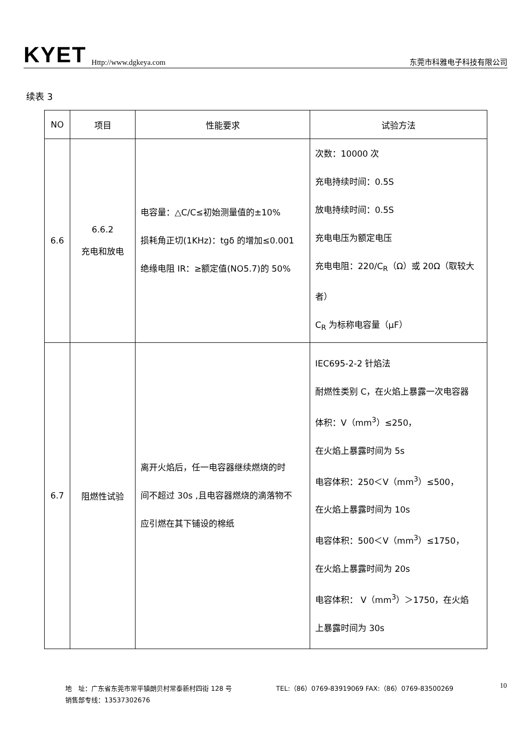KYET Http://www.dgkeya.com 东莞市科雅电子科技有限公司
续表 3
| NO | 项目 | 性能要求 | 试验方法 |
| --- | --- | --- | --- |
| 6.6 | 6.6.2 充电和放电 | 电容量：△C/C≤初始测量值的±10% 损耗角正切(1KHz)：tgδ 的增加≤0.001 绝缘电阻 IR：≥额定值(NO5.7)的 50% | 次数：10000 次 充电持续时间：0.5S 放电持续时间：0.5S 充电电压为额定电压 充电电阻：220/C<sub>R</sub>（Ω）或 20Ω（取较大 者） C<sub>R</sub> 为标称电容量（μF） |
| 6.7 | 阻燃性试验 | 离开火焰后，任一电容器继续燃烧的时 间不超过 30s ,且电容器燃烧的滴落物不 应引燃在其下铺设的棉纸 | IEC695-2-2 针焰法 耐燃性类别 C，在火焰上暴露一次电容器 体积：V（mm<sup>3</sup>）≤250， 在火焰上暴露时间为 5s 电容体积：250＜V（mm<sup>3</sup>）≤500， 在火焰上暴露时间为 10s 电容体积：500＜V（mm<sup>3</sup>）≤1750， 在火焰上暴露时间为 20s 电容体积： V（mm<sup>3</sup>）＞1750，在火焰 上暴露时间为 30s |
地　址：广东省东莞市常平镇朗贝村常泰新村四街 128 号 TEL:（86）0769-83919069 FAX:（86）0769-83500269
销售部专线：13537302676
10